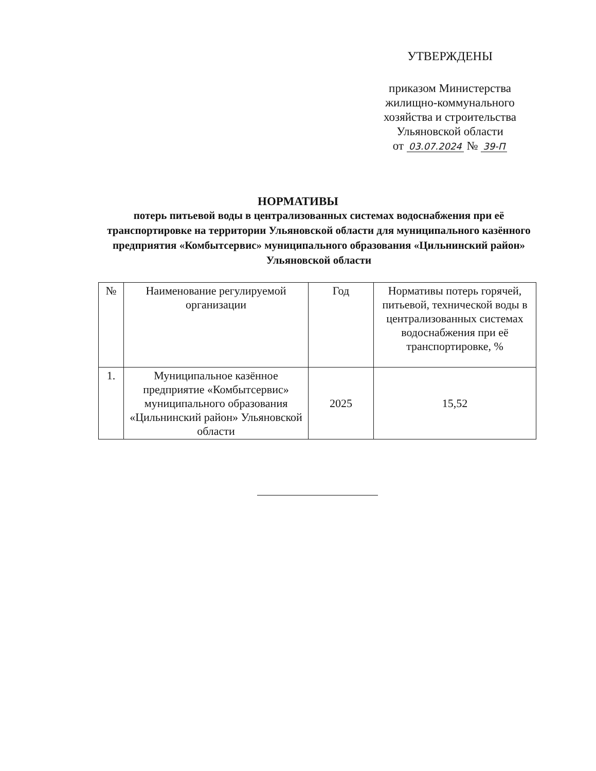УТВЕРЖДЕНЫ
приказом Министерства
жилищно-коммунального
хозяйства и строительства
Ульяновской области
от 03.07.2024 № 39-П
НОРМАТИВЫ
потерь питьевой воды в централизованных системах водоснабжения при её транспортировке на территории Ульяновской области для муниципального казённого предприятия «Комбытсервис» муниципального образования «Цильнинский район» Ульяновской области
| № | Наименование регулируемой организации | Год | Нормативы потерь горячей, питьевой, технической воды в централизованных системах водоснабжения при её транспортировке, % |
| 1. | Муниципальное казённое предприятие «Комбытсервис» муниципального образования «Цильнинский район» Ульяновской области | 2025 | 15,52 |